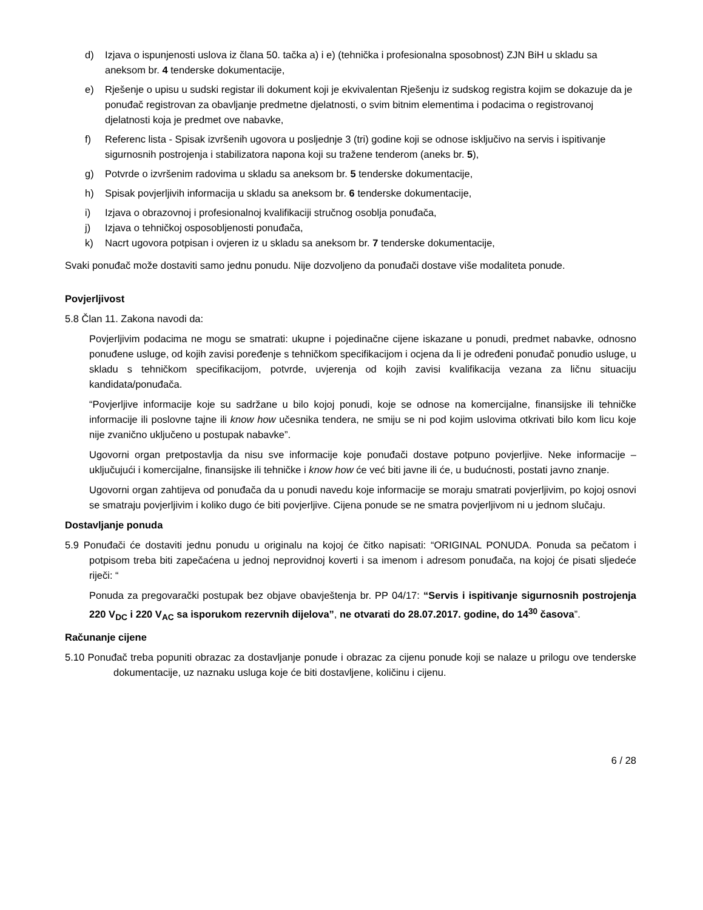d) Izjava o ispunjenosti uslova iz člana 50. tačka a) i e) (tehnička i profesionalna sposobnost) ZJN BiH u skladu sa aneksom br. 4 tenderske dokumentacije,
e) Rješenje o upisu u sudski registar ili dokument koji je ekvivalentan Rješenju iz sudskog registra kojim se dokazuje da je ponuđač registrovan za obavljanje predmetne djelatnosti, o svim bitnim elementima i podacima o registrovanoj djelatnosti koja je predmet ove nabavke,
f) Referenc lista - Spisak izvršenih ugovora u posljednje 3 (tri) godine koji se odnose isključivo na servis i ispitivanje sigurnosnih postrojenja i stabilizatora napona koji su tražene tenderom (aneks br. 5),
g) Potvrde o izvršenim radovima u skladu sa aneksom br. 5 tenderske dokumentacije,
h) Spisak povjerljivih informacija u skladu sa aneksom br. 6 tenderske dokumentacije,
i) Izjava o obrazovnoj i profesionalnoj kvalifikaciji stručnog osoblja ponuđača,
j) Izjava o tehničkoj osposobljenosti ponuđača,
k) Nacrt ugovora potpisan i ovjeren iz u skladu sa aneksom br. 7 tenderske dokumentacije,
Svaki ponuđač može dostaviti samo jednu ponudu. Nije dozvoljeno da ponuđači dostave više modaliteta ponude.
Povjerljivost
5.8 Član 11. Zakona navodi da:
Povjerljivim podacima ne mogu se smatrati: ukupne i pojedinačne cijene iskazane u ponudi, predmet nabavke, odnosno ponuđene usluge, od kojih zavisi poređenje s tehničkom specifikacijom i ocjena da li je određeni ponuđač ponudio usluge, u skladu s tehničkom specifikacijom, potvrde, uvjerenja od kojih zavisi kvalifikacija vezana za ličnu situaciju kandidata/ponuđača.
“Povjerljive informacije koje su sadržane u bilo kojoj ponudi, koje se odnose na komercijalne, finansijske ili tehničke informacije ili poslovne tajne ili know how učesnika tendera, ne smiju se ni pod kojim uslovima otkrivati bilo kom licu koje nije zvanično uključeno u postupak nabavke”.
Ugovorni organ pretpostavlja da nisu sve informacije koje ponuđači dostave potpuno povjerljive. Neke informacije – uključujući i komercijalne, finansijske ili tehničke i know how će već biti javne ili će, u budućnosti, postati javno znanje.
Ugovorni organ zahtijeva od ponuđača da u ponudi navedu koje informacije se moraju smatrati povjerljivim, po kojoj osnovi se smatraju povjerljivim i koliko dugo će biti povjerljive. Cijena ponude se ne smatra povjerljivom ni u jednom slučaju.
Dostavljanje ponuda
5.9 Ponuđači će dostaviti jednu ponudu u originalu na kojoj će čitko napisati: “ORIGINAL PONUDA. Ponuda sa pečatom i potpisom treba biti zapečaćena u jednoj neprovidnoj koverti i sa imenom i adresom ponuđača, na kojoj će pisati sljedeće riječi: “
Ponuda za pregovarački postupak bez objave obavještenja br. PP 04/17: “Servis i ispitivanje sigurnosnih postrojenja 220 V<sub>DC</sub> i 220 V<sub>AC</sub> sa isporukom rezervnih dijelova”, ne otvarati do 28.07.2017. godine, do 14<sup>30</sup> časova”.
Računanje cijene
5.10 Ponuđač treba popuniti obrazac za dostavljanje ponude i obrazac za cijenu ponude koji se nalaze u prilogu ove tenderske dokumentacije, uz naznaku usluga koje će biti dostavljene, količinu i cijenu.
6 / 28